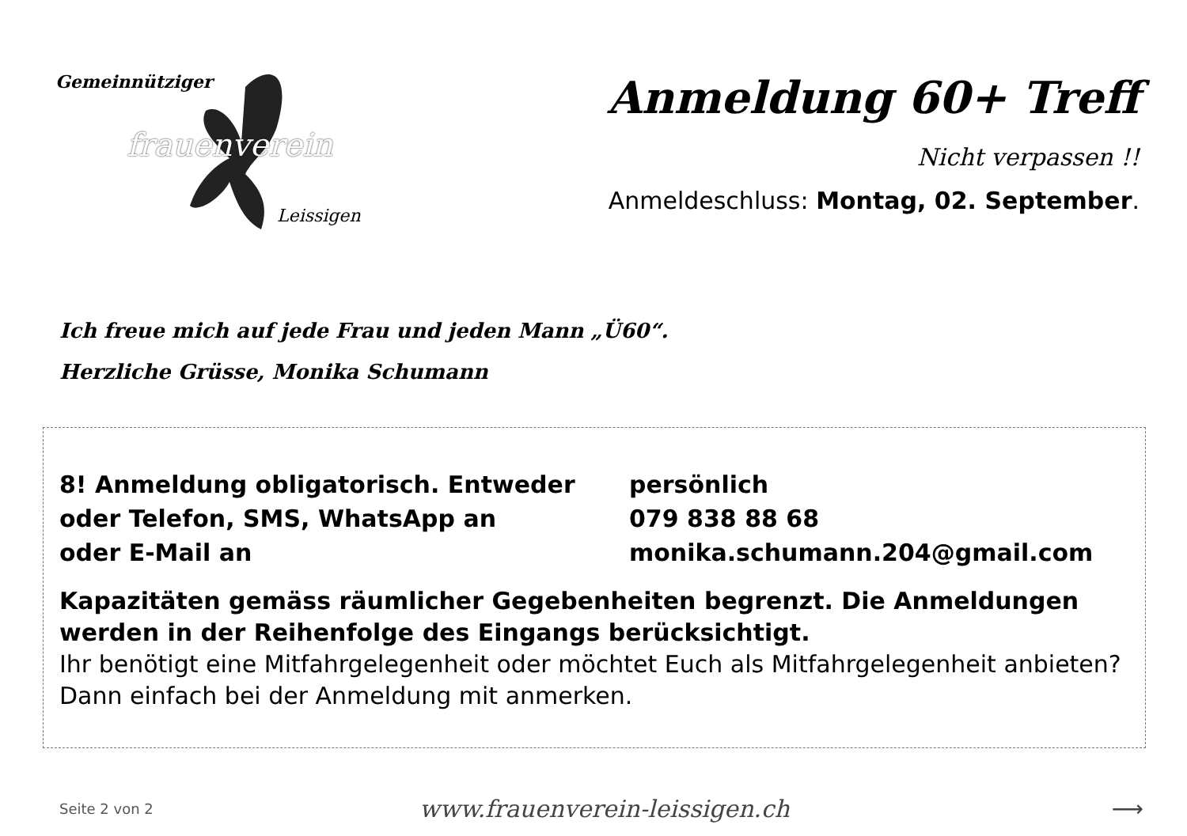Gemeinnütziger
frauenverein
Leissigen
Anmeldung 60+ Treff
Nicht verpassen !!
Anmeldeschluss: Montag, 02. September.
Ich freue mich auf jede Frau und jeden Mann „Ü60“.
Herzliche Grüsse, Monika Schumann
8! Anmeldung obligatorisch. Entweder persönlich
oder Telefon, SMS, WhatsApp an 079 838 88 68
oder E-Mail an monika.schumann.204@gmail.com
Kapazitäten gemäss räumlicher Gegebenheiten begrenzt. Die Anmeldungen werden in der Reihenfolge des Eingangs berücksichtigt.
Ihr benötigt eine Mitfahrgelegenheit oder möchtet Euch als Mitfahrgelegenheit anbieten? Dann einfach bei der Anmeldung mit anmerken.
Seite 2 von 2
www.frauenverein-leissigen.ch ⟶